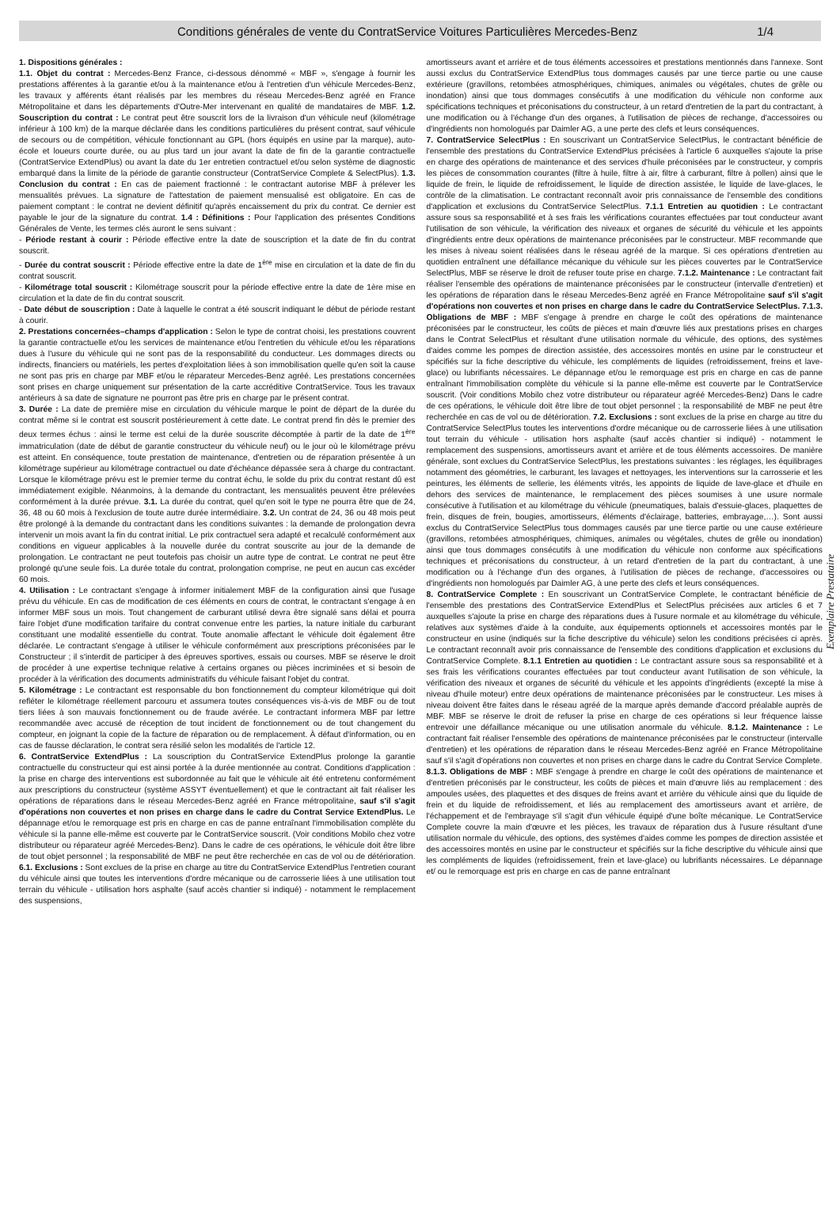Conditions générales de vente du ContratService Voitures Particulières Mercedes-Benz 1/4
1. Dispositions générales :
1.1. Objet du contrat : Mercedes-Benz France, ci-dessous dénommé « MBF », s'engage à fournir les prestations afférentes à la garantie et/ou à la maintenance et/ou à l'entretien d'un véhicule Mercedes-Benz, les travaux y afférents étant réalisés par les membres du réseau Mercedes-Benz agréé en France Métropolitaine et dans les départements d'Outre-Mer intervenant en qualité de mandataires de MBF. 1.2. Souscription du contrat : Le contrat peut être souscrit lors de la livraison d'un véhicule neuf (kilométrage inférieur à 100 km) de la marque déclarée dans les conditions particulières du présent contrat, sauf véhicule de secours ou de compétition, véhicule fonctionnant au GPL (hors équipés en usine par la marque), auto-école et loueurs courte durée, ou au plus tard un jour avant la date de fin de la garantie contractuelle (ContratService ExtendPlus) ou avant la date du 1er entretien contractuel et/ou selon système de diagnostic embarqué dans la limite de la période de garantie constructeur (ContratService Complete & SelectPlus). 1.3. Conclusion du contrat : En cas de paiement fractionné : le contractant autorise MBF à prélever les mensualités prévues. La signature de l'attestation de paiement mensualisé est obligatoire. En cas de paiement comptant : le contrat ne devient définitif qu'après encaissement du prix du contrat. Ce dernier est payable le jour de la signature du contrat. 1.4 : Définitions : Pour l'application des présentes Conditions Générales de Vente, les termes clés auront le sens suivant :
- Période restant à courir : Période effective entre la date de souscription et la date de fin du contrat souscrit.
- Durée du contrat souscrit : Période effective entre la date de 1<sup>ère</sup> mise en circulation et la date de fin du contrat souscrit.
- Kilométrage total souscrit : Kilométrage souscrit pour la période effective entre la date de 1ère mise en circulation et la date de fin du contrat souscrit.
- Date début de souscription : Date à laquelle le contrat a été souscrit indiquant le début de période restant à courir.
2. Prestations concernées–champs d'application : Selon le type de contrat choisi, les prestations couvrent la garantie contractuelle et/ou les services de maintenance et/ou l'entretien du véhicule et/ou les réparations dues à l'usure du véhicule qui ne sont pas de la responsabilité du conducteur. Les dommages directs ou indirects, financiers ou matériels, les pertes d'exploitation liées à son immobilisation quelle qu'en soit la cause ne sont pas pris en charge par MBF et/ou le réparateur Mercedes-Benz agréé. Les prestations concernées sont prises en charge uniquement sur présentation de la carte accréditive ContratService. Tous les travaux antérieurs à sa date de signature ne pourront pas être pris en charge par le présent contrat.
3. Durée : La date de première mise en circulation du véhicule marque le point de départ de la durée du contrat même si le contrat est souscrit postérieurement à cette date. Le contrat prend fin dès le premier des deux termes échus : ainsi le terme est celui de la durée souscrite décomptée à partir de la date de 1<sup>ère</sup> immatriculation (date de début de garantie constructeur du véhicule neuf) ou le jour où le kilométrage prévu est atteint. En conséquence, toute prestation de maintenance, d'entretien ou de réparation présentée à un kilométrage supérieur au kilométrage contractuel ou date d'échéance dépassée sera à charge du contractant. Lorsque le kilométrage prévu est le premier terme du contrat échu, le solde du prix du contrat restant dû est immédiatement exigible. Néanmoins, à la demande du contractant, les mensualités peuvent être prélevées conformément à la durée prévue. 3.1. La durée du contrat, quel qu'en soit le type ne pourra être que de 24, 36, 48 ou 60 mois à l'exclusion de toute autre durée intermédiaire. 3.2. Un contrat de 24, 36 ou 48 mois peut être prolongé à la demande du contractant dans les conditions suivantes : la demande de prolongation devra intervenir un mois avant la fin du contrat initial. Le prix contractuel sera adapté et recalculé conformément aux conditions en vigueur applicables à la nouvelle durée du contrat souscrite au jour de la demande de prolongation. Le contractant ne peut toutefois pas choisir un autre type de contrat. Le contrat ne peut être prolongé qu'une seule fois. La durée totale du contrat, prolongation comprise, ne peut en aucun cas excéder 60 mois.
4. Utilisation : Le contractant s'engage à informer initialement MBF de la configuration ainsi que l'usage prévu du véhicule. En cas de modification de ces éléments en cours de contrat, le contractant s'engage à en informer MBF sous un mois. Tout changement de carburant utilisé devra être signalé sans délai et pourra faire l'objet d'une modification tarifaire du contrat convenue entre les parties, la nature initiale du carburant constituant une modalité essentielle du contrat. Toute anomalie affectant le véhicule doit également être déclarée. Le contractant s'engage à utiliser le véhicule conformément aux prescriptions préconisées par le Constructeur ; il s'interdit de participer à des épreuves sportives, essais ou courses. MBF se réserve le droit de procéder à une expertise technique relative à certains organes ou pièces incriminées et si besoin de procéder à la vérification des documents administratifs du véhicule faisant l'objet du contrat.
5. Kilométrage : Le contractant est responsable du bon fonctionnement du compteur kilométrique qui doit refléter le kilométrage réellement parcouru et assumera toutes conséquences vis-à-vis de MBF ou de tout tiers liées à son mauvais fonctionnement ou de fraude avérée. Le contractant informera MBF par lettre recommandée avec accusé de réception de tout incident de fonctionnement ou de tout changement du compteur, en joignant la copie de la facture de réparation ou de remplacement. À défaut d'information, ou en cas de fausse déclaration, le contrat sera résilié selon les modalités de l'article 12.
6. ContratService ExtendPlus : La souscription du ContratService ExtendPlus prolonge la garantie contractuelle du constructeur qui est ainsi portée à la durée mentionnée au contrat. Conditions d'application : la prise en charge des interventions est subordonnée au fait que le véhicule ait été entretenu conformément aux prescriptions du constructeur (système ASSYT éventuellement) et que le contractant ait fait réaliser les opérations de réparations dans le réseau Mercedes-Benz agréé en France métropolitaine, sauf s'il s'agit d'opérations non couvertes et non prises en charge dans le cadre du Contrat Service ExtendPlus. Le dépannage et/ou le remorquage est pris en charge en cas de panne entraînant l'immobilisation complète du véhicule si la panne elle-même est couverte par le ContratService souscrit. (Voir conditions Mobilo chez votre distributeur ou réparateur agréé Mercedes-Benz). Dans le cadre de ces opérations, le véhicule doit être libre de tout objet personnel ; la responsabilité de MBF ne peut être recherchée en cas de vol ou de détérioration. 6.1. Exclusions : Sont exclues de la prise en charge au titre du ContratService ExtendPlus l'entretien courant du véhicule ainsi que toutes les interventions d'ordre mécanique ou de carrosserie liées à une utilisation tout terrain du véhicule - utilisation hors asphalte (sauf accès chantier si indiqué) - notamment le remplacement des suspensions,
amortisseurs avant et arrière et de tous éléments accessoires et prestations mentionnés dans l'annexe. Sont aussi exclus du ContratService ExtendPlus tous dommages causés par une tierce partie ou une cause extérieure (gravillons, retombées atmosphériques, chimiques, animales ou végétales, chutes de grêle ou inondation) ainsi que tous dommages consécutifs à une modification du véhicule non conforme aux spécifications techniques et préconisations du constructeur, à un retard d'entretien de la part du contractant, à une modification ou à l'échange d'un des organes, à l'utilisation de pièces de rechange, d'accessoires ou d'ingrédients non homologués par Daimler AG, a une perte des clefs et leurs conséquences.
7. ContratService SelectPlus : En souscrivant un ContratService SelectPlus, le contractant bénéficie de l'ensemble des prestations du ContratService ExtendPlus précisées à l'article 6 auxquelles s'ajoute la prise en charge des opérations de maintenance et des services d'huile préconisées par le constructeur, y compris les pièces de consommation courantes (filtre à huile, filtre à air, filtre à carburant, filtre à pollen) ainsi que le liquide de frein, le liquide de refroidissement, le liquide de direction assistée, le liquide de lave-glaces, le contrôle de la climatisation. Le contractant reconnaît avoir pris connaissance de l'ensemble des conditions d'application et exclusions du ContratService SelectPlus. 7.1.1 Entretien au quotidien : Le contractant assure sous sa responsabilité et à ses frais les vérifications courantes effectuées par tout conducteur avant l'utilisation de son véhicule, la vérification des niveaux et organes de sécurité du véhicule et les appoints d'ingrédients entre deux opérations de maintenance préconisées par le constructeur. MBF recommande que les mises à niveau soient réalisées dans le réseau agréé de la marque. Si ces opérations d'entretien au quotidien entraînent une défaillance mécanique du véhicule sur les pièces couvertes par le ContratService SelectPlus, MBF se réserve le droit de refuser toute prise en charge. 7.1.2. Maintenance : Le contractant fait réaliser l'ensemble des opérations de maintenance préconisées par le constructeur (intervalle d'entretien) et les opérations de réparation dans le réseau Mercedes-Benz agréé en France Métropolitaine sauf s'il s'agit d'opérations non couvertes et non prises en charge dans le cadre du ContratService SelectPlus. 7.1.3. Obligations de MBF : MBF s'engage à prendre en charge le coût des opérations de maintenance préconisées par le constructeur, les coûts de pièces et main d'œuvre liés aux prestations prises en charges dans le Contrat SelectPlus et résultant d'une utilisation normale du véhicule, des options, des systèmes d'aides comme les pompes de direction assistée, des accessoires montés en usine par le constructeur et spécifiés sur la fiche descriptive du véhicule, les compléments de liquides (refroidissement, freins et lave-glace) ou lubrifiants nécessaires. Le dépannage et/ou le remorquage est pris en charge en cas de panne entraînant l'immobilisation complète du véhicule si la panne elle-même est couverte par le ContratService souscrit. (Voir conditions Mobilo chez votre distributeur ou réparateur agréé Mercedes-Benz) Dans le cadre de ces opérations, le véhicule doit être libre de tout objet personnel ; la responsabilité de MBF ne peut être recherchée en cas de vol ou de détérioration. 7.2. Exclusions : sont exclues de la prise en charge au titre du ContratService SelectPlus toutes les interventions d'ordre mécanique ou de carrosserie liées à une utilisation tout terrain du véhicule - utilisation hors asphalte (sauf accès chantier si indiqué) - notamment le remplacement des suspensions, amortisseurs avant et arrière et de tous éléments accessoires. De manière générale, sont exclues du ContratService SelectPlus, les prestations suivantes : les réglages, les équilibrages notamment des géométries, le carburant, les lavages et nettoyages, les interventions sur la carrosserie et les peintures, les éléments de sellerie, les éléments vitrés, les appoints de liquide de lave-glace et d'huile en dehors des services de maintenance, le remplacement des pièces soumises à une usure normale consécutive à l'utilisation et au kilométrage du véhicule (pneumatiques, balais d'essuie-glaces, plaquettes de frein, disques de frein, bougies, amortisseurs, éléments d'éclairage, batteries, embrayage,…). Sont aussi exclus du ContratService SelectPlus tous dommages causés par une tierce partie ou une cause extérieure (gravillons, retombées atmosphériques, chimiques, animales ou végétales, chutes de grêle ou inondation) ainsi que tous dommages consécutifs à une modification du véhicule non conforme aux spécifications techniques et préconisations du constructeur, à un retard d'entretien de la part du contractant, à une modification ou à l'échange d'un des organes, à l'utilisation de pièces de rechange, d'accessoires ou d'ingrédients non homologués par Daimler AG, à une perte des clefs et leurs conséquences.
8. ContratService Complete : En souscrivant un ContratService Complete, le contractant bénéficie de l'ensemble des prestations des ContratService ExtendPlus et SelectPlus précisées aux articles 6 et 7 auxquelles s'ajoute la prise en charge des réparations dues à l'usure normale et au kilométrage du véhicule, relatives aux systèmes d'aide à la conduite, aux équipements optionnels et accessoires montés par le constructeur en usine (indiqués sur la fiche descriptive du véhicule) selon les conditions précisées ci après. Le contractant reconnaît avoir pris connaissance de l'ensemble des conditions d'application et exclusions du ContratService Complete. 8.1.1 Entretien au quotidien : Le contractant assure sous sa responsabilité et à ses frais les vérifications courantes effectuées par tout conducteur avant l'utilisation de son véhicule, la vérification des niveaux et organes de sécurité du véhicule et les appoints d'ingrédients (excepté la mise à niveau d'huile moteur) entre deux opérations de maintenance préconisées par le constructeur. Les mises à niveau doivent être faites dans le réseau agréé de la marque après demande d'accord préalable auprès de MBF. MBF se réserve le droit de refuser la prise en charge de ces opérations si leur fréquence laisse entrevoir une défaillance mécanique ou une utilisation anormale du véhicule. 8.1.2. Maintenance : Le contractant fait réaliser l'ensemble des opérations de maintenance préconisées par le constructeur (intervalle d'entretien) et les opérations de réparation dans le réseau Mercedes-Benz agréé en France Métropolitaine sauf s'il s'agit d'opérations non couvertes et non prises en charge dans le cadre du Contrat Service Complete.
8.1.3. Obligations de MBF : MBF s'engage à prendre en charge le coût des opérations de maintenance et d'entretien préconisés par le constructeur, les coûts de pièces et main d'œuvre liés au remplacement : des ampoules usées, des plaquettes et des disques de freins avant et arrière du véhicule ainsi que du liquide de frein et du liquide de refroidissement, et liés au remplacement des amortisseurs avant et arrière, de l'échappement et de l'embrayage s'il s'agit d'un véhicule équipé d'une boîte mécanique. Le ContratService Complete couvre la main d'œuvre et les pièces, les travaux de réparation dus à l'usure résultant d'une utilisation normale du véhicule, des options, des systèmes d'aides comme les pompes de direction assistée et des accessoires montés en usine par le constructeur et spécifiés sur la fiche descriptive du véhicule ainsi que les compléments de liquides (refroidissement, frein et lave-glace) ou lubrifiants nécessaires. Le dépannage et/ ou le remorquage est pris en charge en cas de panne entraînant
Exemplaire Prestataire